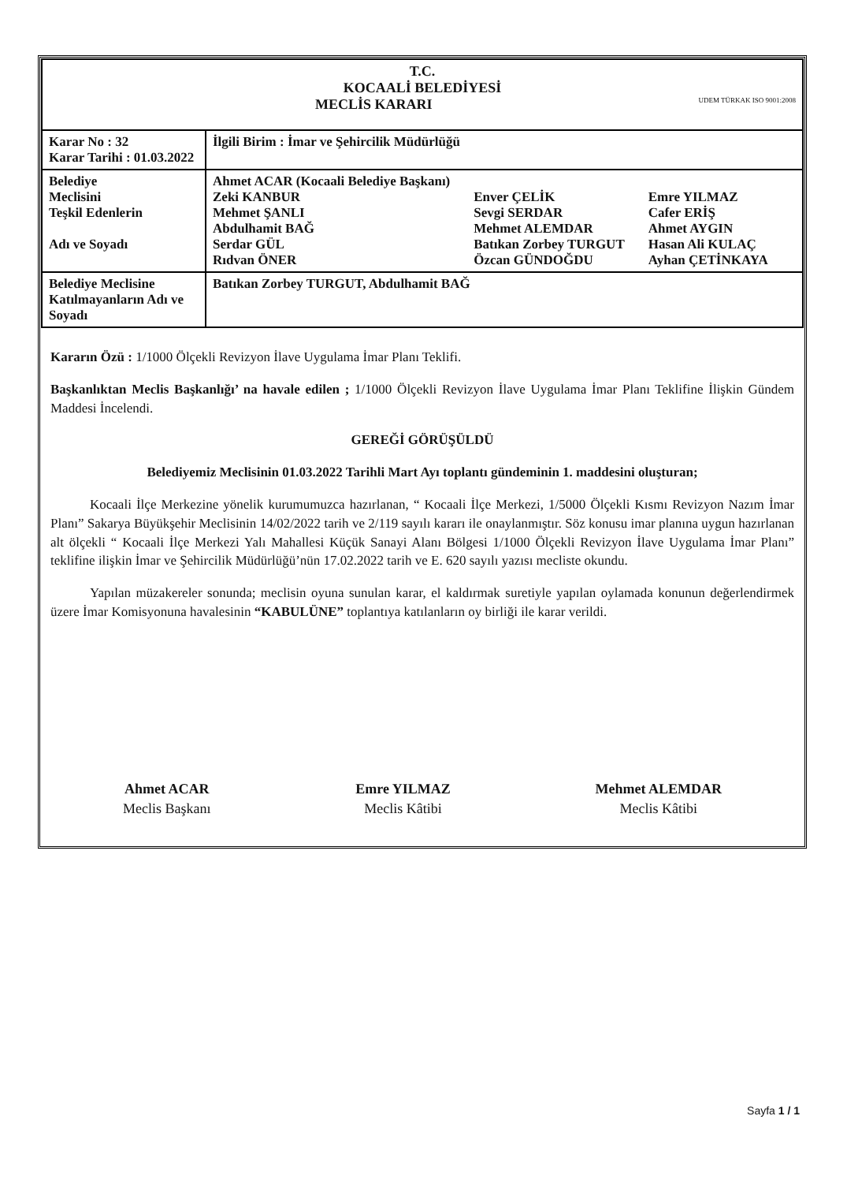| T.C. KOCAALİ BELEDİYESİ MECLİS KARARI UDEM TÜRKAK ISO 9001:2008 | |
| Karar No : 32 Karar Tarihi : 01.03.2022 | İlgili Birim : İmar ve Şehircilik Müdürlüğü |
| Belediye Meclisini Teşkil Edenlerin Adı ve Soyadı | Ahmet ACAR (Kocaali Belediye Başkanı) Zeki KANBUR Mehmet ŞANLI Abdulhamit BAĞ Serdar GÜL Rıdvan ÖNER Enver ÇELİK Sevgi SERDAR Mehmet ALEMDAR Batıkan Zorbey TURGUT Özcan GÜNDOĞDU Emre YILMAZ Cafer ERİŞ Ahmet AYGIN Hasan Ali KULAÇ Ayhan ÇETİNKAYA |
| Belediye Meclisine Katılmayanların Adı ve Soyadı | Batıkan Zorbey TURGUT, Abdulhamit BAĞ |
Kararın Özü : 1/1000 Ölçekli Revizyon İlave Uygulama İmar Planı Teklifi.
Başkanlıktan Meclis Başkanlığı’ na havale edilen ; 1/1000 Ölçekli Revizyon İlave Uygulama İmar Planı Teklifine İlişkin Gündem Maddesi İncelendi.
GEREĞİ GÖRÜŞÜLDÜ
Belediyemiz Meclisinin 01.03.2022 Tarihli Mart Ayı toplantı gündeminin 1. maddesini oluşturan;
Kocaali İlçe Merkezine yönelik kurumumuzca hazırlanan, “ Kocaali İlçe Merkezi, 1/5000 Ölçekli Kısmı Revizyon Nazım İmar Planı” Sakarya Büyükşehir Meclisinin 14/02/2022 tarih ve 2/119 sayılı kararı ile onaylanmıştır. Söz konusu imar planına uygun hazırlanan alt ölçekli “ Kocaali İlçe Merkezi Yalı Mahallesi Küçük Sanayi Alanı Bölgesi 1/1000 Ölçekli Revizyon İlave Uygulama İmar Planı” teklifine ilişkin İmar ve Şehircilik Müdürlüğü’nün 17.02.2022 tarih ve E. 620 sayılı yazısı mecliste okundu.
Yapılan müzakereler sonunda; meclisin oyuna sunulan karar, el kaldırmak suretiyle yapılan oylamada konunun değerlendirmek üzere İmar Komisyonuna havalesinin “KABULÜNE” toplantıya katılanların oy birliği ile karar verildi.
Ahmet ACAR
Meclis Başkanı
Emre YILMAZ
Meclis Kâtibi
Mehmet ALEMDAR
Meclis Kâtibi
Sayfa 1 / 1